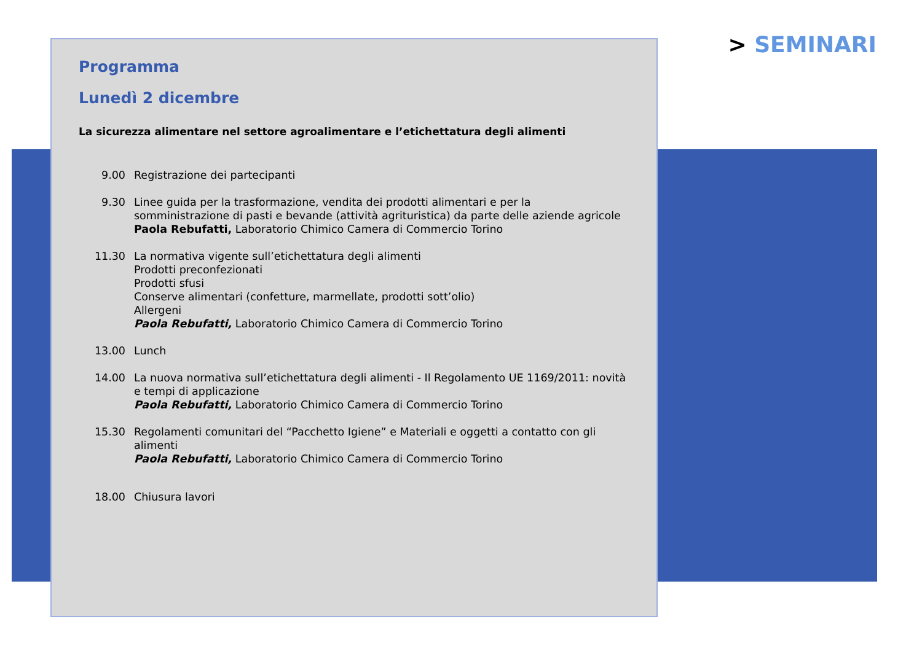> SEMINARI
Programma
Lunedì 2 dicembre
La sicurezza alimentare nel settore agroalimentare e l’etichettatura degli alimenti
9.00 Registrazione dei partecipanti
9.30 Linee guida per la trasformazione, vendita dei prodotti alimentari e per la somministrazione di pasti e bevande (attività agrituristica) da parte delle aziende agricole
Paola Rebufatti, Laboratorio Chimico Camera di Commercio Torino
11.30 La normativa vigente sull’etichettatura degli alimenti
Prodotti preconfezionati
Prodotti sfusi
Conserve alimentari (confetture, marmellate, prodotti sott’olio)
Allergeni
Paola Rebufatti, Laboratorio Chimico Camera di Commercio Torino
13.00 Lunch
14.00 La nuova normativa sull’etichettatura degli alimenti - Il Regolamento UE 1169/2011: novità e tempi di applicazione
Paola Rebufatti, Laboratorio Chimico Camera di Commercio Torino
15.30 Regolamenti comunitari del “Pacchetto Igiene” e Materiali e oggetti a contatto con gli alimenti
Paola Rebufatti, Laboratorio Chimico Camera di Commercio Torino
18.00 Chiusura lavori